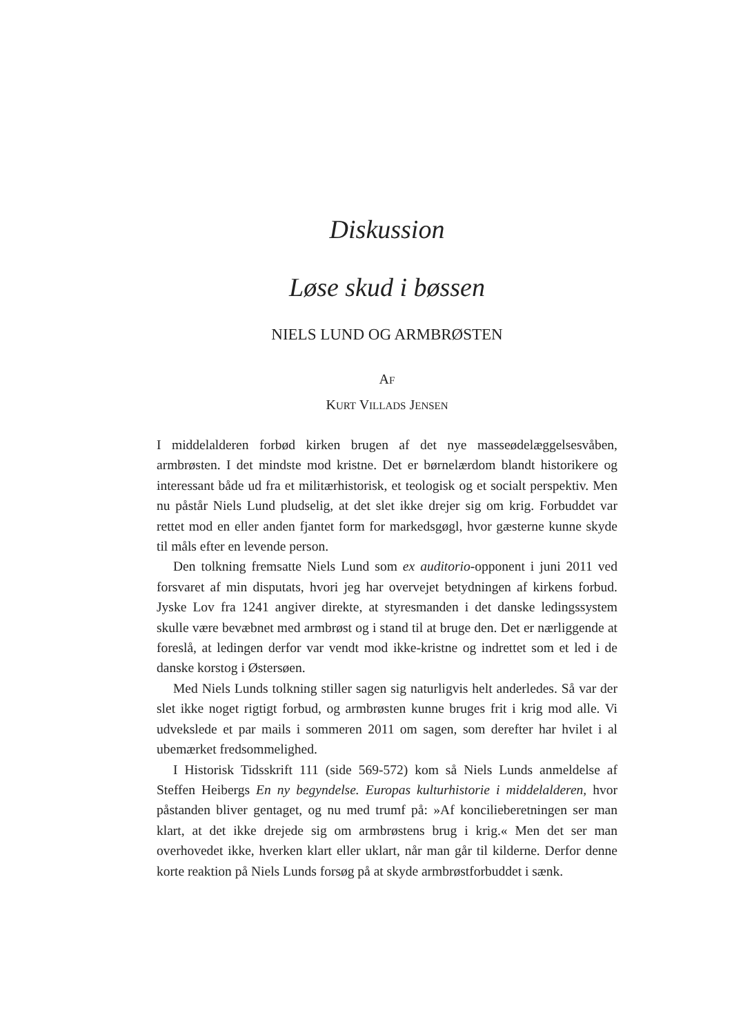Diskussion
Løse skud i bøssen
NIELS LUND OG ARMBRØSTEN
AF
KURT VILLADS JENSEN
I middelalderen forbød kirken brugen af det nye masseødelæggelses­våben, armbrøsten. I det mindste mod kristne. Det er børnelærdom blandt historikere og interessant både ud fra et militærhistorisk, et teo­logisk og et socialt perspektiv. Men nu påstår Niels Lund pludselig, at det slet ikke drejer sig om krig. Forbuddet var rettet mod en eller an­den fjantet form for markedsgøgl, hvor gæsterne kunne skyde til måls efter en levende person.
Den tolkning fremsatte Niels Lund som ex auditorio-opponent i juni 2011 ved forsvaret af min disputats, hvori jeg har overvejet betydningen af kirkens forbud. Jyske Lov fra 1241 angiver direkte, at styresmanden i det danske ledingssystem skulle være bevæbnet med armbrøst og i stand til at bruge den. Det er nærliggende at foreslå, at ledingen derfor var vendt mod ikke-kristne og indrettet som et led i de danske korstog i Østersøen.
Med Niels Lunds tolkning stiller sagen sig naturligvis helt anderledes. Så var der slet ikke noget rigtigt forbud, og armbrøsten kunne bruges frit i krig mod alle. Vi udvekslede et par mails i sommeren 2011 om sagen, som derefter har hvilet i al ubemærket fredsommelighed.
I Historisk Tidsskrift 111 (side 569-572) kom så Niels Lunds an­meldelse af Steffen Heibergs En ny begyndelse. Europas kulturhistorie i middelalderen, hvor påstanden bliver gentaget, og nu med trumf på: »Af koncilieberetningen ser man klart, at det ikke drejede sig om arm­brøstens brug i krig.« Men det ser man overhovedet ikke, hverken klart eller uklart, når man går til kilderne. Derfor denne korte reaktion på Niels Lunds forsøg på at skyde armbrøstforbuddet i sænk.